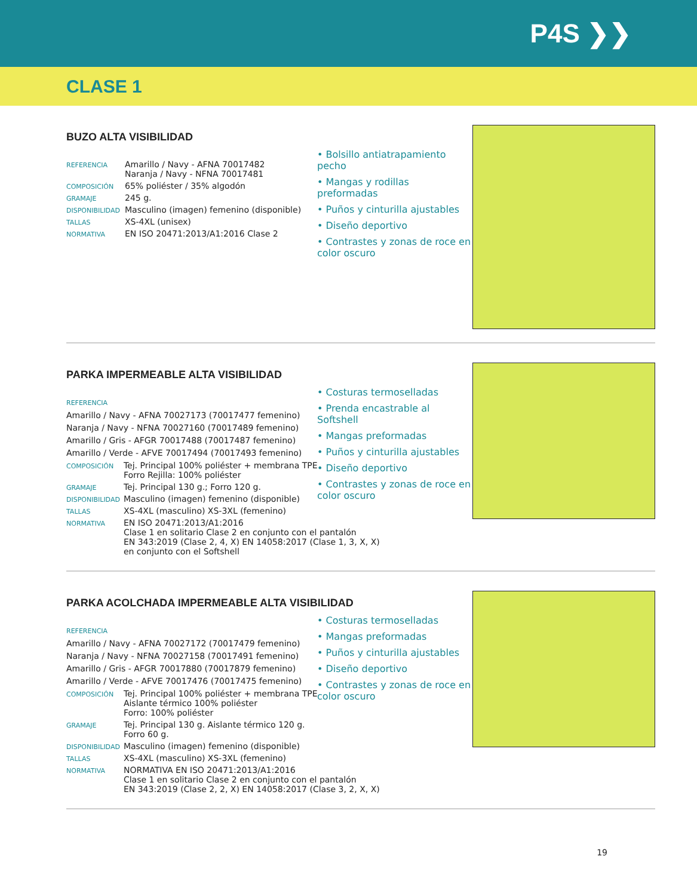P4S ❯❯
CLASE 1
BUZO ALTA VISIBILIDAD
| REFERENCIA | Amarillo / Navy - AFNA 70017482 Naranja / Navy - NFNA 70017481 |
| COMPOSICIÓN | 65% poliéster / 35% algodón |
| GRAMAJE | 245 g. |
| DISPONIBILIDAD | Masculino (imagen) femenino (disponible) |
| TALLAS | XS-4XL (unisex) |
| NORMATIVA | EN ISO 20471:2013/A1:2016 Clase 2 |
• Bolsillo antiatrapamiento pecho
• Mangas y rodillas preformadas
• Puños y cinturilla ajustables
• Diseño deportivo
• Contrastes y zonas de roce en color oscuro
PARKA IMPERMEABLE ALTA VISIBILIDAD
REFERENCIA
Amarillo / Navy - AFNA 70027173 (70017477 femenino)
Naranja / Navy - NFNA 70027160 (70017489 femenino)
Amarillo / Gris - AFGR 70017488 (70017487 femenino)
Amarillo / Verde - AFVE 70017494 (70017493 femenino)
| COMPOSICIÓN | Tej. Principal 100% poliéster + membrana TPE Forro Rejilla: 100% poliéster |
| GRAMAJE | Tej. Principal 130 g.; Forro 120 g. |
| DISPONIBILIDAD | Masculino (imagen) femenino (disponible) |
| TALLAS | XS-4XL (masculino) XS-3XL (femenino) |
| NORMATIVA | EN ISO 20471:2013/A1:2016 Clase 1 en solitario Clase 2 en conjunto con el pantalón EN 343:2019 (Clase 2, 4, X) EN 14058:2017 (Clase 1, 3, X, X) en conjunto con el Softshell |
• Costuras termoselladas
• Prenda encastrable al Softshell
• Mangas preformadas
• Puños y cinturilla ajustables
• Diseño deportivo
• Contrastes y zonas de roce en color oscuro
PARKA ACOLCHADA IMPERMEABLE ALTA VISIBILIDAD
REFERENCIA
Amarillo / Navy - AFNA 70027172 (70017479 femenino)
Naranja / Navy - NFNA 70027158 (70017491 femenino)
Amarillo / Gris - AFGR 70017880 (70017879 femenino)
Amarillo / Verde - AFVE 70017476 (70017475 femenino)
| COMPOSICIÓN | Tej. Principal 100% poliéster + membrana TPE Aislante térmico 100% poliéster Forro: 100% poliéster |
| GRAMAJE | Tej. Principal 130 g. Aislante térmico 120 g. Forro 60 g. |
| DISPONIBILIDAD | Masculino (imagen) femenino (disponible) |
| TALLAS | XS-4XL (masculino) XS-3XL (femenino) |
| NORMATIVA | NORMATIVA EN ISO 20471:2013/A1:2016 Clase 1 en solitario Clase 2 en conjunto con el pantalón EN 343:2019 (Clase 2, 2, X) EN 14058:2017 (Clase 3, 2, X, X) |
• Costuras termoselladas
• Mangas preformadas
• Puños y cinturilla ajustables
• Diseño deportivo
• Contrastes y zonas de roce en color oscuro
19